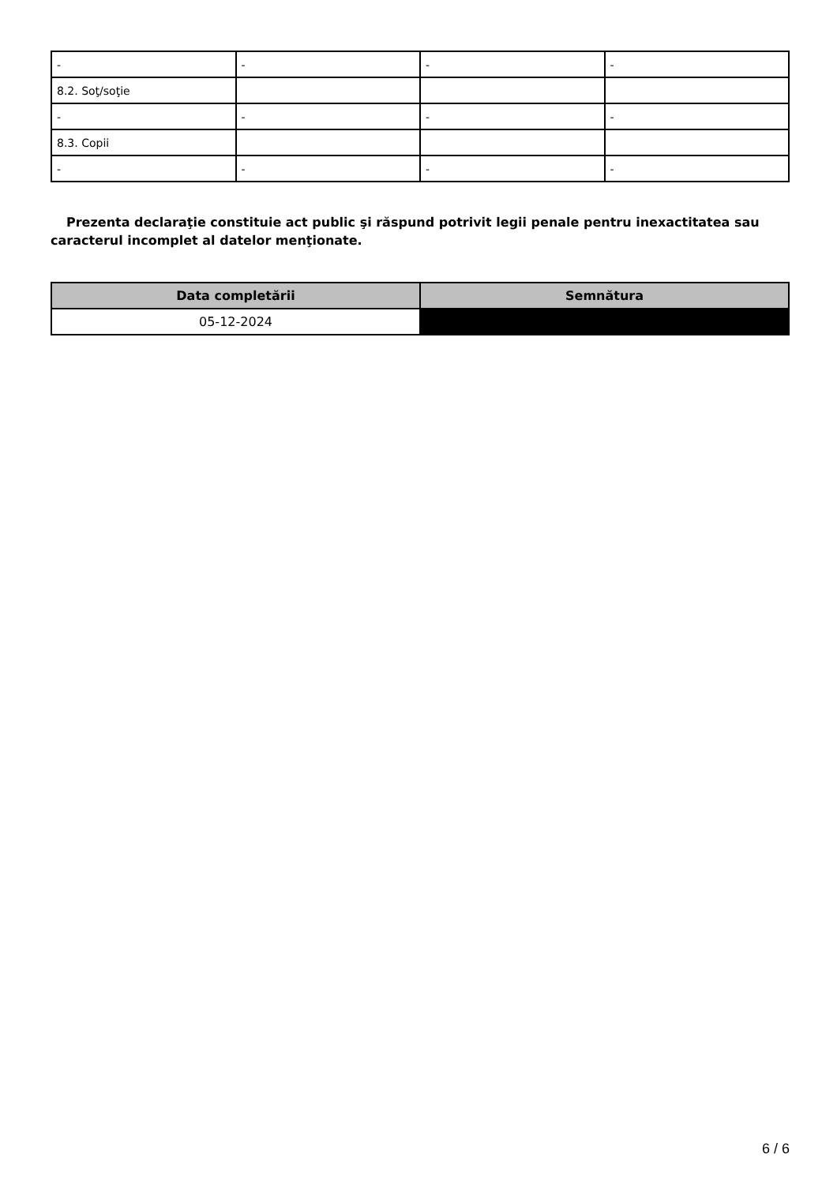| - | - | - | - |
| 8.2. Soţ/soţie | | | |
| - | - | - | - |
| 8.3. Copii | | | |
| - | - | - | - |
Prezenta declaraţie constituie act public şi răspund potrivit legii penale pentru inexactitatea sau caracterul incomplet al datelor menţionate.
| Data completării | Semnătura |
| --- | --- |
| 05-12-2024 | |
6 / 6